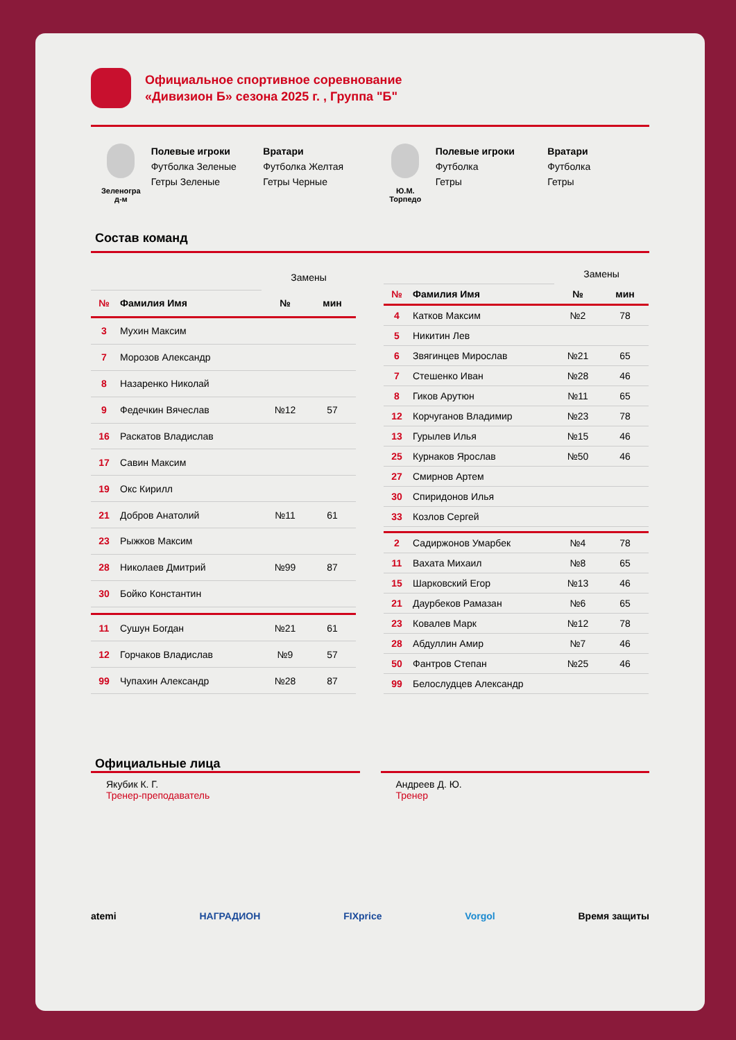Официальное спортивное соревнование
«Дивизион Б» сезона 2025 г. , Группа "Б"
Зеленогра
д-м
Полевые игроки
Футболка Зеленые
Гетры Зеленые
Вратари
Футболка Желтая
Гетры Черные
Ю.М.
Торпедо
Полевые игроки
Футболка
Гетры
Вратари
Футболка
Гетры
Состав команд
| | | Замены | |
| № | Фамилия Имя | № | мин |
| 3 | Мухин Максим | | |
| 7 | Морозов Александр | | |
| 8 | Назаренко Николай | | |
| 9 | Федечкин Вячеслав | №12 | 57 |
| 16 | Раскатов Владислав | | |
| 17 | Савин Максим | | |
| 19 | Окс Кирилл | | |
| 21 | Добров Анатолий | №11 | 61 |
| 23 | Рыжков Максим | | |
| 28 | Николаев Дмитрий | №99 | 87 |
| 30 | Бойко Константин | | |
| 11 | Сушун Богдан | №21 | 61 |
| 12 | Горчаков Владислав | №9 | 57 |
| 99 | Чупахин Александр | №28 | 87 |
| | | Замены | |
| № | Фамилия Имя | № | мин |
| 4 | Катков Максим | №2 | 78 |
| 5 | Никитин Лев | | |
| 6 | Звягинцев Мирослав | №21 | 65 |
| 7 | Стешенко Иван | №28 | 46 |
| 8 | Гиков Арутюн | №11 | 65 |
| 12 | Корчуганов Владимир | №23 | 78 |
| 13 | Гурылев Илья | №15 | 46 |
| 25 | Курнаков Ярослав | №50 | 46 |
| 27 | Смирнов Артем | | |
| 30 | Спиридонов Илья | | |
| 33 | Козлов Сергей | | |
| 2 | Садиржонов Умарбек | №4 | 78 |
| 11 | Вахата Михаил | №8 | 65 |
| 15 | Шарковский Егор | №13 | 46 |
| 21 | Даурбеков Рамазан | №6 | 65 |
| 23 | Ковалев Марк | №12 | 78 |
| 28 | Абдуллин Амир | №7 | 46 |
| 50 | Фантров Степан | №25 | 46 |
| 99 | Белослудцев Александр | | |
Официальные лица
Якубик К. Г.
Тренер-преподаватель
Андреев Д. Ю.
Тренер
atemi НАГРАДИОН FIXprice Vorgol Время защиты